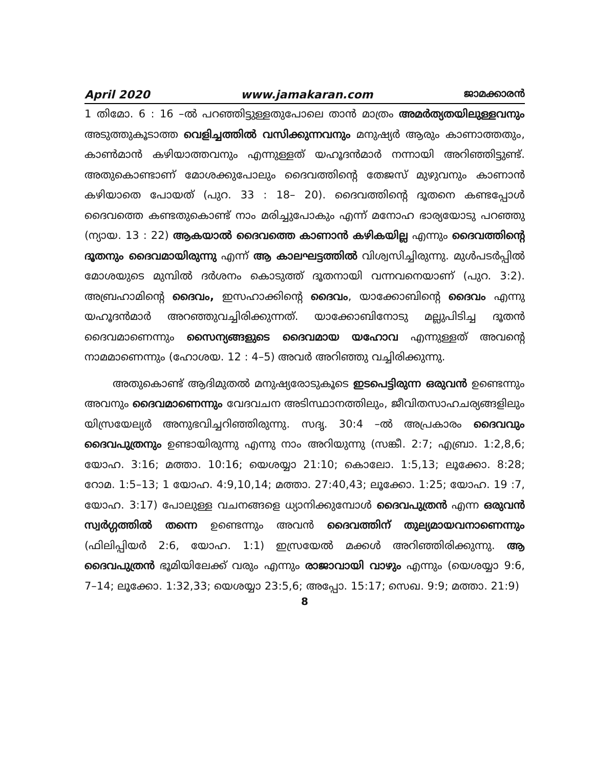April 2020 www.jamakaran.com ജാമക്കാരൻ
1 തിമോ. 6 : 16 –ൽ പറഞ്ഞിട്ടുള്ളതുപോലെ താൻ മാത്രം അമർത്യതയിലുള്ളവനും അടുത്തുകൂടാത്ത വെളിച്ചത്തിൽ വസിക്കുന്നവനും മനുഷ്യർ ആരും കാണാത്തതും, കാൺമാൻ കഴിയാത്തവനും എന്നുള്ളത് യഹൂദൻമാർ നന്നായി അറിഞ്ഞിട്ടുണ്ട്. അതുകൊണ്ടാണ് മോശക്കുപോലും ദൈവത്തിന്റെ തേജസ് മുഴുവനും കാണാൻ കഴിയാതെ പോയത് (പുറ. 33 : 18– 20). ദൈവത്തിന്റെ ദൂതനെ കണ്ടപ്പോൾ ദൈവത്തെ കണ്ടതുകൊണ്ട് നാം മരിച്ചുപോകും എന്ന് മനോഹ ഭാര്യയോടു പറഞ്ഞു (ന്യായ. 13 : 22) ആകയാൽ ദൈവത്തെ കാണാൻ കഴികയില്ല എന്നും ദൈവത്തിന്റെ ദൂതനും ദൈവമായിരുന്നു എന്ന് ആ കാലഘട്ടത്തിൽ വിശ്വസിച്ചിരുന്നു. മുൾപടർപ്പിൽ മോശയുടെ മുമ്പിൽ ദർശനം കൊടുത്ത് ദൂതനായി വന്നവനെയാണ് (പുറ. 3:2). അബ്രഹാമിന്റെ ദൈവം, ഇസഹാക്കിന്റെ ദൈവം, യാക്കോബിന്റെ ദൈവം എന്നു യഹൂദൻമാർ അറഞ്ഞുവച്ചിരിക്കുന്നത്. യാക്കോബിനോടു മല്ലുപിടിച്ച ദൂതൻ ദൈവമാണെന്നും സൈന്യങ്ങളുടെ ദൈവമായ യഹോവ എന്നുള്ളത് അവന്റെ നാമമാണെന്നും (ഹോശയ. 12 : 4–5) അവർ അറിഞ്ഞു വച്ചിരിക്കുന്നു.
അതുകൊണ്ട് ആദിമുതൽ മനുഷ്യരോടുകൂടെ ഇടപെട്ടിരുന്ന ഒരുവൻ ഉണ്ടെന്നും അവനും ദൈവമാണെന്നും വേദവചന അടിസ്ഥാനത്തിലും, ജീവിതസാഹചര്യങ്ങളിലും യിസ്രയേല്യർ അനുഭവിച്ചറിഞ്ഞിരുന്നു. സദൃ. 30:4 –ൽ അപ്രകാരം ദൈവവും ദൈവപുത്രനും ഉണ്ടായിരുന്നു എന്നു നാം അറിയുന്നു (സങ്കീ. 2:7; എബ്രാ. 1:2,8,6; യോഹ. 3:16; മത്താ. 10:16; യെശയ്യാ 21:10; കൊലോ. 1:5,13; ലൂക്കോ. 8:28; റോമ. 1:5–13; 1 യോഹ. 4:9,10,14; മത്താ. 27:40,43; ലൂക്കോ. 1:25; യോഹ. 19 :7, യോഹ. 3:17) പോലുള്ള വചനങ്ങളെ ധ്യാനിക്കുമ്പോൾ ദൈവപുത്രൻ എന്ന ഒരുവൻ സ്വർഗ്ഗത്തിൽ തന്നെ ഉണ്ടെന്നും അവൻ ദൈവത്തിന് തുല്യമായവനാണെന്നും (ഫിലിപ്പിയർ 2:6, യോഹ. 1:1) ഇസ്രയേൽ മക്കൾ അറിഞ്ഞിരിക്കുന്നു. ആ ദൈവപുത്രൻ ഭൂമിയിലേക്ക് വരും എന്നും രാജാവായി വാഴും എന്നും (യെശയ്യാ 9:6, 7–14; ലൂക്കോ. 1:32,33; യെശയ്യാ 23:5,6; അപ്പോ. 15:17; സെഖ. 9:9; മത്താ. 21:9)
8